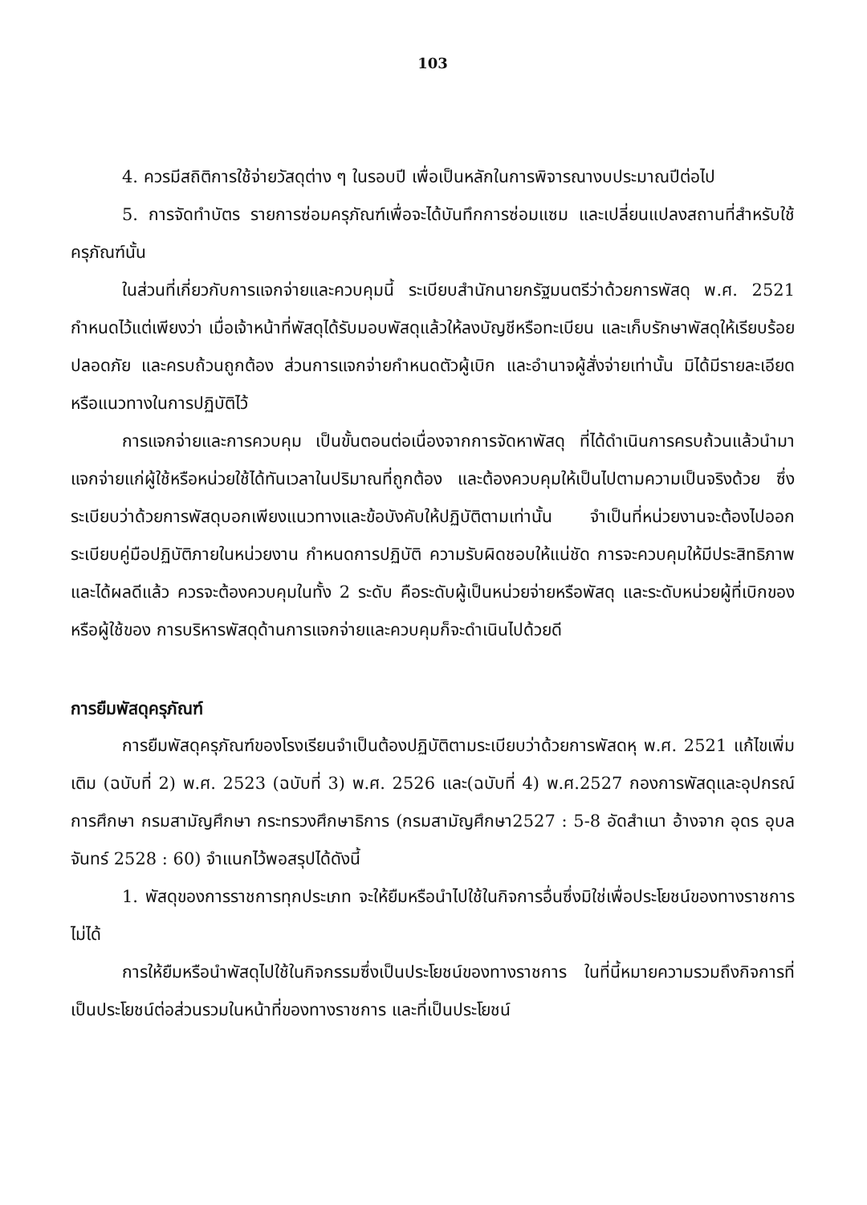103
4. ควรมีสถิติการใช้จ่ายวัสดุต่าง ๆ ในรอบปี เพื่อเป็นหลักในการพิจารณางบประมาณปีต่อไป
5. การจัดทำบัตร รายการซ่อมครุภัณฑ์เพื่อจะได้บันทึกการซ่อมแซม และเปลี่ยนแปลงสถานที่สำหรับใช้ครุภัณฑ์นั้น
ในส่วนที่เกี่ยวกับการแจกจ่ายและควบคุมนี้ ระเบียบสำนักนายกรัฐมนตรีว่าด้วยการพัสดุ พ.ศ. 2521 กำหนดไว้แต่เพียงว่า เมื่อเจ้าหน้าที่พัสดุได้รับมอบพัสดุแล้วให้ลงบัญชีหรือทะเบียน และเก็บรักษาพัสดุให้เรียบร้อย ปลอดภัย และครบถ้วนถูกต้อง ส่วนการแจกจ่ายกำหนดตัวผู้เบิก และอำนาจผู้สั่งจ่ายเท่านั้น มิได้มีรายละเอียดหรือแนวทางในการปฏิบัติไว้
การแจกจ่ายและการควบคุม เป็นขั้นตอนต่อเนื่องจากการจัดหาพัสดุ ที่ได้ดำเนินการครบถ้วนแล้วนำมาแจกจ่ายแก่ผู้ใช้หรือหน่วยใช้ได้ทันเวลาในปริมาณที่ถูกต้อง และต้องควบคุมให้เป็นไปตามความเป็นจริงด้วย ซึ่งระเบียบว่าด้วยการพัสดุบอกเพียงแนวทางและข้อบังคับให้ปฏิบัติตามเท่านั้น จำเป็นที่หน่วยงานจะต้องไปออกระเบียบคู่มือปฏิบัติภายในหน่วยงาน กำหนดการปฏิบัติ ความรับผิดชอบให้แน่ชัด การจะควบคุมให้มีประสิทธิภาพและได้ผลดีแล้ว ควรจะต้องควบคุมในทั้ง 2 ระดับ คือระดับผู้เป็นหน่วยจ่ายหรือพัสดุ และระดับหน่วยผู้ที่เบิกของหรือผู้ใช้ของ การบริหารพัสดุด้านการแจกจ่ายและควบคุมก็จะดำเนินไปด้วยดี
การยืมพัสดุครุภัณฑ์
การยืมพัสดุครุภัณฑ์ของโรงเรียนจำเป็นต้องปฏิบัติตามระเบียบว่าด้วยการพัสดหุ พ.ศ. 2521 แก้ไขเพิ่มเติม (ฉบับที่ 2) พ.ศ. 2523 (ฉบับที่ 3) พ.ศ. 2526 และ(ฉบับที่ 4) พ.ศ.2527 กองการพัสดุและอุปกรณ์การศึกษา กรมสามัญศึกษา กระทรวงศึกษาธิการ (กรมสามัญศึกษา2527 : 5-8 อัดสำเนา อ้างจาก อุดร อุบลจันทร์ 2528 : 60) จำแนกไว้พอสรุปได้ดังนี้
1. พัสดุของการราชการทุกประเภท จะให้ยืมหรือนำไปใช้ในกิจการอื่นซึ่งมิใช่เพื่อประโยชน์ของทางราชการไม่ได้
การให้ยืมหรือนำพัสดุไปใช้ในกิจกรรมซึ่งเป็นประโยชน์ของทางราชการ ในที่นี้หมายความรวมถึงกิจการที่เป็นประโยชน์ต่อส่วนรวมในหน้าที่ของทางราชการ และที่เป็นประโยชน์